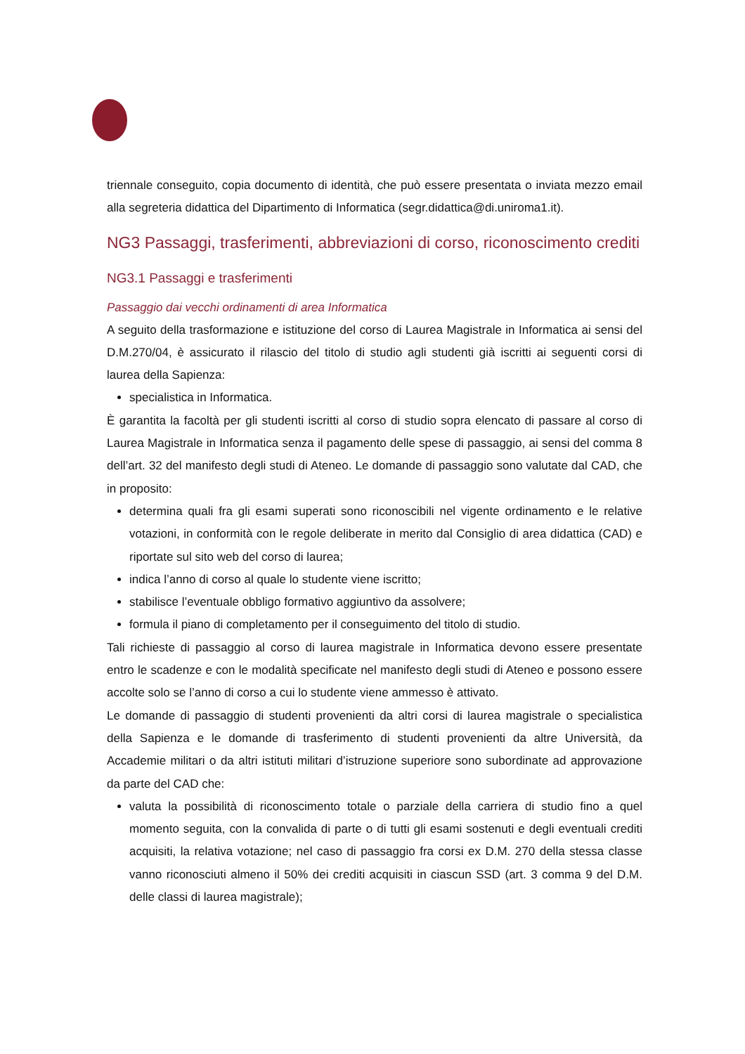triennale conseguito, copia documento di identità, che può essere presentata o inviata mezzo email alla segreteria didattica del Dipartimento di Informatica (segr.didattica@di.uniroma1.it).
NG3 Passaggi, trasferimenti, abbreviazioni di corso, riconoscimento crediti
NG3.1 Passaggi e trasferimenti
Passaggio dai vecchi ordinamenti di area Informatica
A seguito della trasformazione e istituzione del corso di Laurea Magistrale in Informatica ai sensi del D.M.270/04, è assicurato il rilascio del titolo di studio agli studenti già iscritti ai seguenti corsi di laurea della Sapienza:
specialistica in Informatica.
È garantita la facoltà per gli studenti iscritti al corso di studio sopra elencato di passare al corso di Laurea Magistrale in Informatica senza il pagamento delle spese di passaggio, ai sensi del comma 8 dell’art. 32 del manifesto degli studi di Ateneo. Le domande di passaggio sono valutate dal CAD, che in proposito:
determina quali fra gli esami superati sono riconoscibili nel vigente ordinamento e le relative votazioni, in conformità con le regole deliberate in merito dal Consiglio di area didattica (CAD) e riportate sul sito web del corso di laurea;
indica l’anno di corso al quale lo studente viene iscritto;
stabilisce l’eventuale obbligo formativo aggiuntivo da assolvere;
formula il piano di completamento per il conseguimento del titolo di studio.
Tali richieste di passaggio al corso di laurea magistrale in Informatica devono essere presentate entro le scadenze e con le modalità specificate nel manifesto degli studi di Ateneo e possono essere accolte solo se l’anno di corso a cui lo studente viene ammesso è attivato.
Le domande di passaggio di studenti provenienti da altri corsi di laurea magistrale o specialistica della Sapienza e le domande di trasferimento di studenti provenienti da altre Università, da Accademie militari o da altri istituti militari d’istruzione superiore sono subordinate ad approvazione da parte del CAD che:
valuta la possibilità di riconoscimento totale o parziale della carriera di studio fino a quel momento seguita, con la convalida di parte o di tutti gli esami sostenuti e degli eventuali crediti acquisiti, la relativa votazione; nel caso di passaggio fra corsi ex D.M. 270 della stessa classe vanno riconosciuti almeno il 50% dei crediti acquisiti in ciascun SSD (art. 3 comma 9 del D.M. delle classi di laurea magistrale);